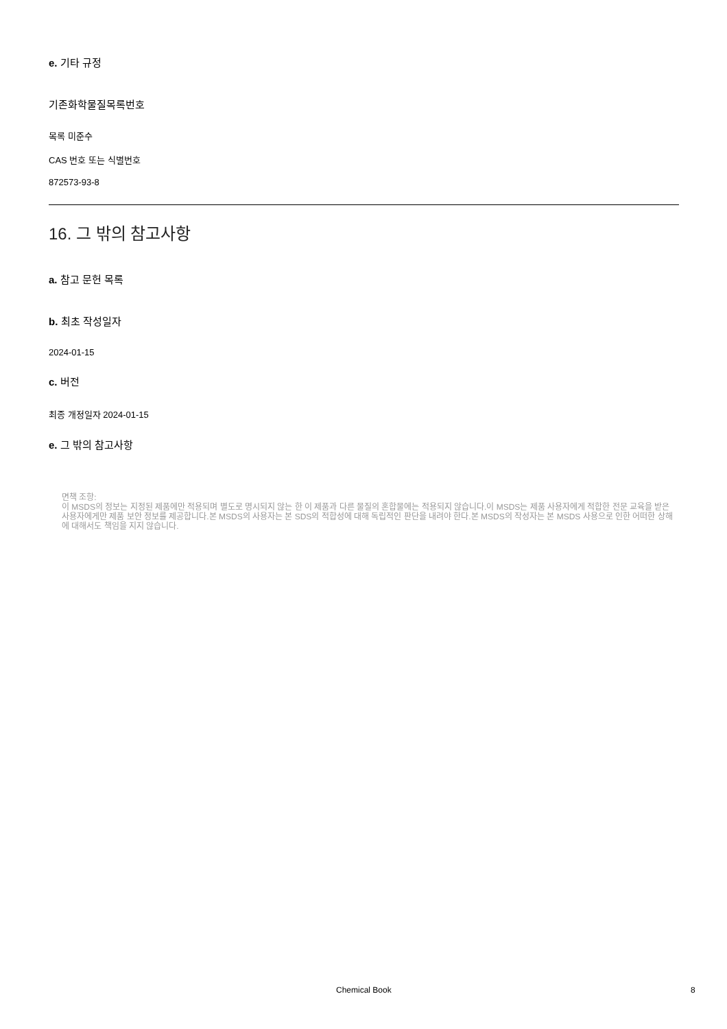e. 기타 규정
기존화학물질목록번호
목록 미준수
CAS 번호 또는 식별번호
872573-93-8
16. 그 밖의 참고사항
a. 참고 문헌 목록
b. 최초 작성일자
2024-01-15
c. 버전
최종 개정일자 2024-01-15
e. 그 밖의 참고사항
면책 조항:
이 MSDS의 정보는 지정된 제품에만 적용되며 별도로 명시되지 않는 한 이 제품과 다른 물질의 혼합물에는 적용되지 않습니다.이 MSDS는 제품 사용자에게 적합한 전문 교육을 받은 사용자에게만 제품 보안 정보를 제공합니다.본 MSDS의 사용자는 본 SDS의 적합성에 대해 독립적인 판단을 내려야 한다.본 MSDS의 작성자는 본 MSDS 사용으로 인한 어떠한 상해에 대해서도 책임을 지지 않습니다.
Chemical Book 8